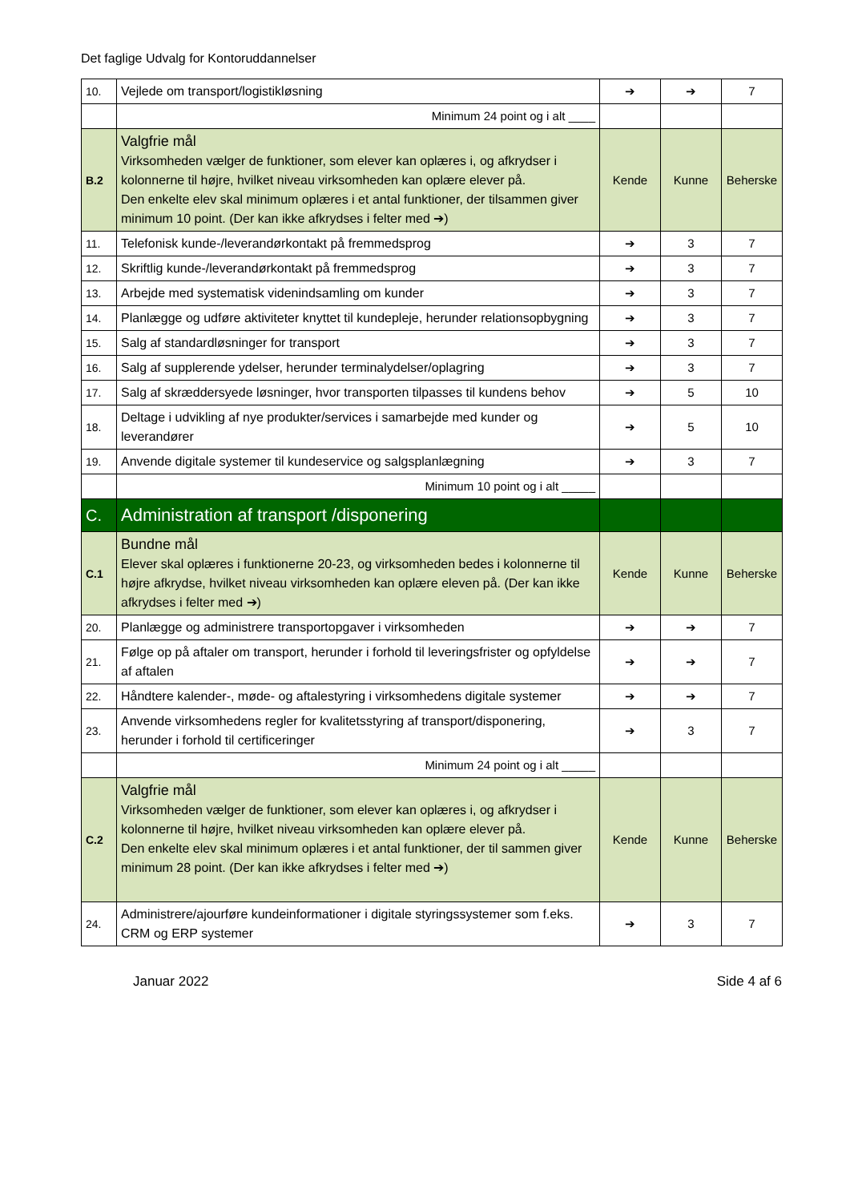Det faglige Udvalg for Kontoruddannelser
| 10. | Vejlede om transport/logistikløsning | ➔ | ➔ | 7 |
| | Minimum 24 point og i alt ____ | | | |
| B.2 | Valgfrie mål Virksomheden vælger de funktioner, som elever kan oplæres i, og afkrydser i kolonnerne til højre, hvilket niveau virksomheden kan oplære elever på. Den enkelte elev skal minimum oplæres i et antal funktioner, der tilsammen giver minimum 10 point. (Der kan ikke afkrydses i felter med ➔) | Kende | Kunne | Beherske |
| 11. | Telefonisk kunde-/leverandørkontakt på fremmedsprog | ➔ | 3 | 7 |
| 12. | Skriftlig kunde-/leverandørkontakt på fremmedsprog | ➔ | 3 | 7 |
| 13. | Arbejde med systematisk videnindsamling om kunder | ➔ | 3 | 7 |
| 14. | Planlægge og udføre aktiviteter knyttet til kundepleje, herunder relationsopbygning | ➔ | 3 | 7 |
| 15. | Salg af standardløsninger for transport | ➔ | 3 | 7 |
| 16. | Salg af supplerende ydelser, herunder terminalydelser/oplagring | ➔ | 3 | 7 |
| 17. | Salg af skræddersyede løsninger, hvor transporten tilpasses til kundens behov | ➔ | 5 | 10 |
| 18. | Deltage i udvikling af nye produkter/services i samarbejde med kunder og leverandører | ➔ | 5 | 10 |
| 19. | Anvende digitale systemer til kundeservice og salgsplanlægning | ➔ | 3 | 7 |
| | Minimum 10 point og i alt _____ | | | |
| C. | Administration af transport /disponering | | | |
| C.1 | Bundne mål Elever skal oplæres i funktionerne 20-23, og virksomheden bedes i kolonnerne til højre afkrydse, hvilket niveau virksomheden kan oplære eleven på. (Der kan ikke afkrydses i felter med ➔) | Kende | Kunne | Beherske |
| 20. | Planlægge og administrere transportopgaver i virksomheden | ➔ | ➔ | 7 |
| 21. | Følge op på aftaler om transport, herunder i forhold til leveringsfrister og opfyldelse af aftalen | ➔ | ➔ | 7 |
| 22. | Håndtere kalender-, møde- og aftalestyring i virksomhedens digitale systemer | ➔ | ➔ | 7 |
| 23. | Anvende virksomhedens regler for kvalitetsstyring af transport/disponering, herunder i forhold til certificeringer | ➔ | 3 | 7 |
| | Minimum 24 point og i alt _____ | | | |
| C.2 | Valgfrie mål Virksomheden vælger de funktioner, som elever kan oplæres i, og afkrydser i kolonnerne til højre, hvilket niveau virksomheden kan oplære elever på. Den enkelte elev skal minimum oplæres i et antal funktioner, der til sammen giver minimum 28 point. (Der kan ikke afkrydses i felter med ➔) | Kende | Kunne | Beherske |
| 24. | Administrere/ajourføre kundeinformationer i digitale styringssystemer som f.eks. CRM og ERP systemer | ➔ | 3 | 7 |
Januar 2022 Side 4 af 6